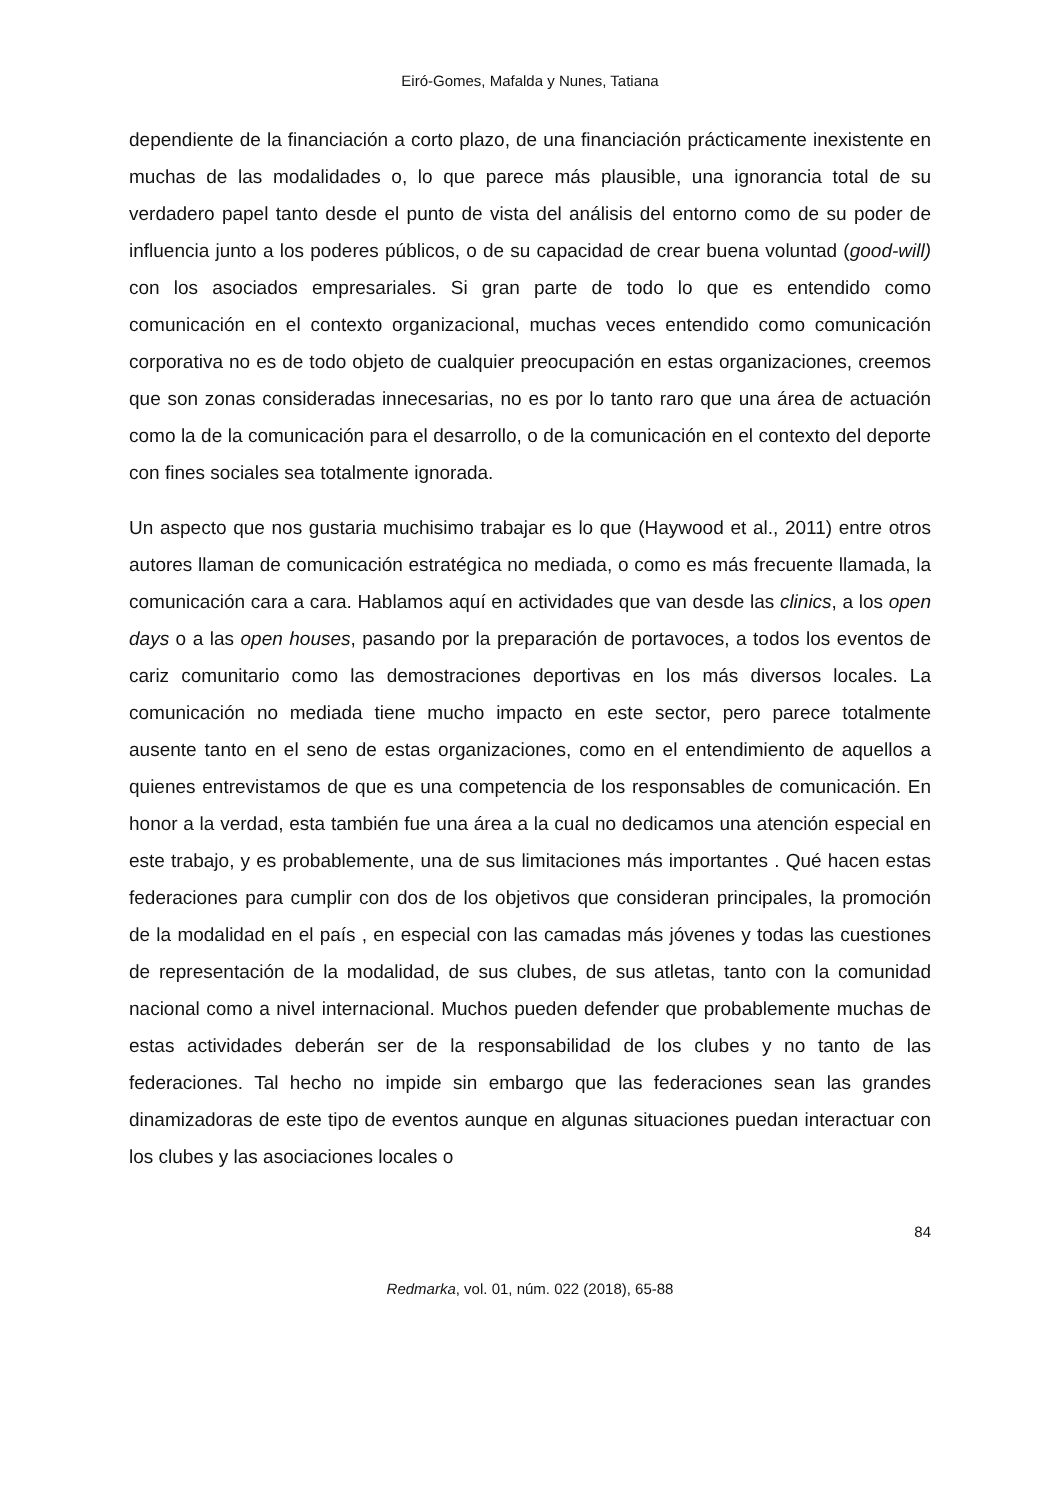Eiró-Gomes, Mafalda y Nunes, Tatiana
dependiente de la financiación a corto plazo, de una financiación prácticamente inexistente en muchas de las modalidades o, lo que parece más plausible, una ignorancia total de su verdadero papel tanto desde el punto de vista del análisis del entorno como de su poder de influencia junto a los poderes públicos, o de su capacidad de crear buena voluntad (good-will) con los asociados empresariales. Si gran parte de todo lo que es entendido como comunicación en el contexto organizacional, muchas veces entendido como comunicación corporativa no es de todo objeto de cualquier preocupación en estas organizaciones, creemos que son zonas consideradas innecesarias, no es por lo tanto raro que una área de actuación como la de la comunicación para el desarrollo, o de la comunicación en el contexto del deporte con fines sociales sea totalmente ignorada.
Un aspecto que nos gustaria muchisimo trabajar es lo que (Haywood et al., 2011) entre otros autores llaman de comunicación estratégica no mediada, o como es más frecuente llamada, la comunicación cara a cara. Hablamos aquí en actividades que van desde las clinics, a los open days o a las open houses, pasando por la preparación de portavoces, a todos los eventos de cariz comunitario como las demostraciones deportivas en los más diversos locales. La comunicación no mediada tiene mucho impacto en este sector, pero parece totalmente ausente tanto en el seno de estas organizaciones, como en el entendimiento de aquellos a quienes entrevistamos de que es una competencia de los responsables de comunicación. En honor a la verdad, esta también fue una área a la cual no dedicamos una atención especial en este trabajo, y es probablemente, una de sus limitaciones más importantes . Qué hacen estas federaciones para cumplir con dos de los objetivos que consideran principales, la promoción de la modalidad en el país , en especial con las camadas más jóvenes y todas las cuestiones de representación de la modalidad, de sus clubes, de sus atletas, tanto con la comunidad nacional como a nivel internacional. Muchos pueden defender que probablemente muchas de estas actividades deberán ser de la responsabilidad de los clubes y no tanto de las federaciones. Tal hecho no impide sin embargo que las federaciones sean las grandes dinamizadoras de este tipo de eventos aunque en algunas situaciones puedan interactuar con los clubes y las asociaciones locales o
84
Redmarka, vol. 01, núm. 022 (2018), 65-88